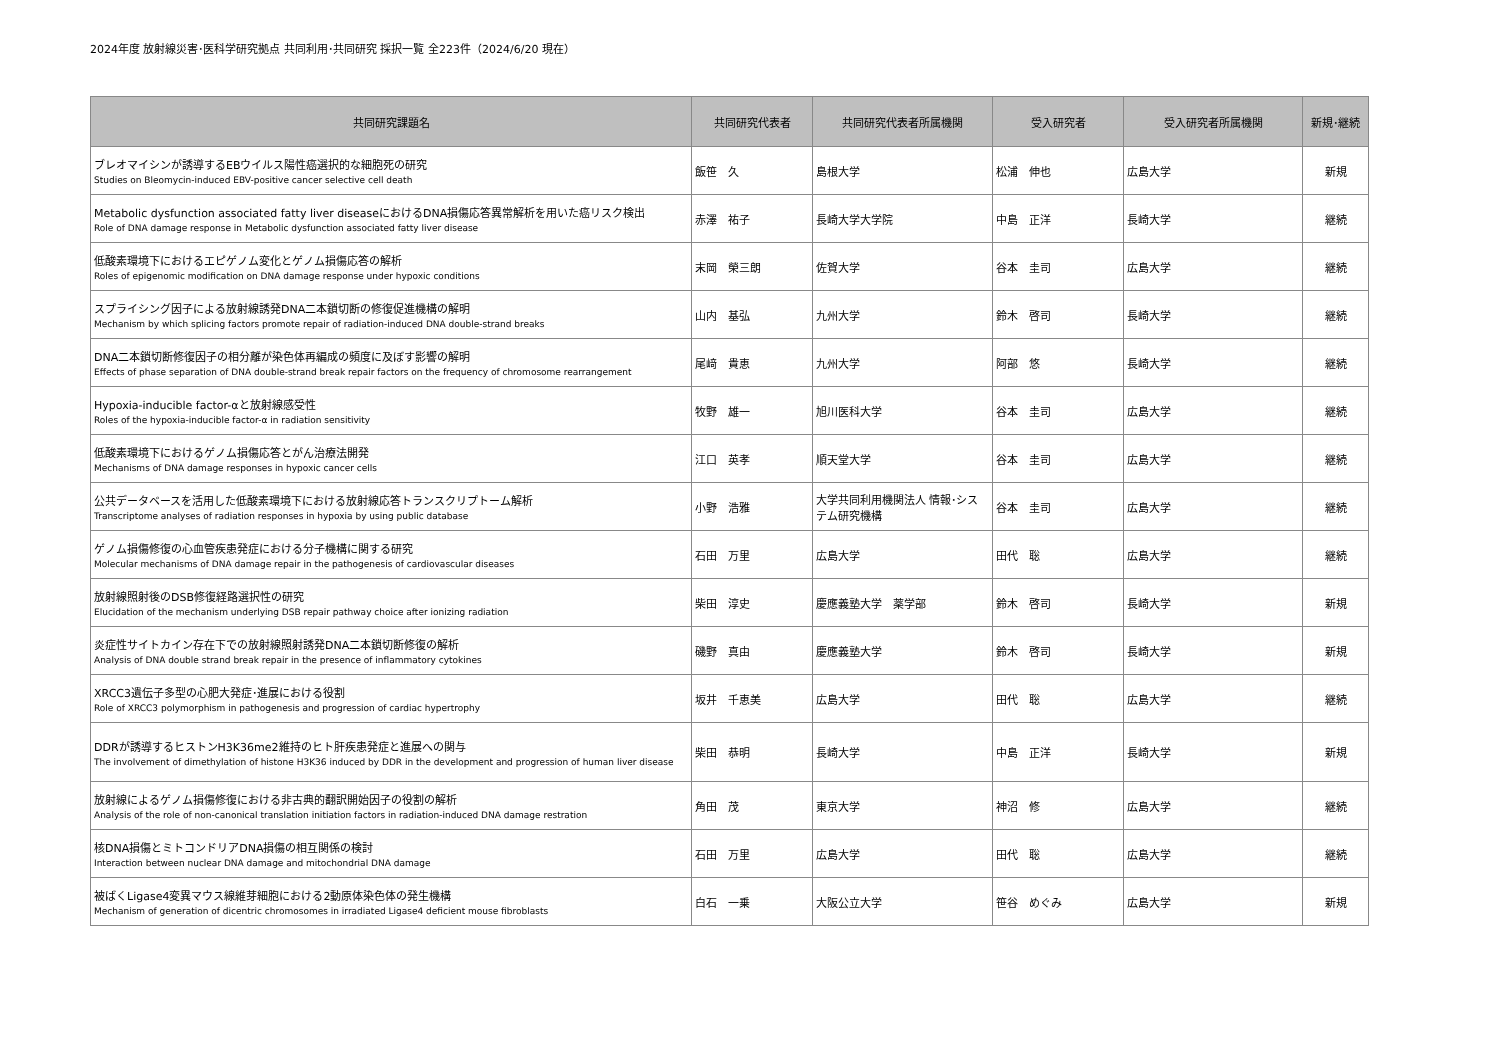2024年度 放射線災害･医科学研究拠点 共同利用･共同研究 採択一覧 全223件（2024/6/20 現在）
| 共同研究課題名 | 共同研究代表者 | 共同研究代表者所属機関 | 受入研究者 | 受入研究者所属機関 | 新規･継続 |
| --- | --- | --- | --- | --- | --- |
| ブレオマイシンが誘導するEBウイルス陽性癌選択的な細胞死の研究 Studies on Bleomycin-induced EBV-positive cancer selective cell death | 飯笹 久 | 島根大学 | 松浦 伸也 | 広島大学 | 新規 |
| Metabolic dysfunction associated fatty liver diseaseにおけるDNA損傷応答異常解析を用いた癌リスク検出 Role of DNA damage response in Metabolic dysfunction associated fatty liver disease | 赤澤 祐子 | 長崎大学大学院 | 中島 正洋 | 長崎大学 | 継続 |
| 低酸素環境下におけるエピゲノム変化とゲノム損傷応答の解析 Roles of epigenomic modification on DNA damage response under hypoxic conditions | 末岡 榮三朗 | 佐賀大学 | 谷本 圭司 | 広島大学 | 継続 |
| スプライシング因子による放射線誘発DNA二本鎖切断の修復促進機構の解明 Mechanism by which splicing factors promote repair of radiation-induced DNA double-strand breaks | 山内 基弘 | 九州大学 | 鈴木 啓司 | 長崎大学 | 継続 |
| DNA二本鎖切断修復因子の相分離が染色体再編成の頻度に及ぼす影響の解明 Effects of phase separation of DNA double-strand break repair factors on the frequency of chromosome rearrangement | 尾﨑 貴恵 | 九州大学 | 阿部 悠 | 長崎大学 | 継続 |
| Hypoxia-inducible factor-αと放射線感受性 Roles of the hypoxia-inducible factor-α in radiation sensitivity | 牧野 雄一 | 旭川医科大学 | 谷本 圭司 | 広島大学 | 継続 |
| 低酸素環境下におけるゲノム損傷応答とがん治療法開発 Mechanisms of DNA damage responses in hypoxic cancer cells | 江口 英孝 | 順天堂大学 | 谷本 圭司 | 広島大学 | 継続 |
| 公共データベースを活用した低酸素環境下における放射線応答トランスクリプトーム解析 Transcriptome analyses of radiation responses in hypoxia by using public database | 小野 浩雅 | 大学共同利用機関法人 情報･システム研究機構 | 谷本 圭司 | 広島大学 | 継続 |
| ゲノム損傷修復の心血管疾患発症における分子機構に関する研究 Molecular mechanisms of DNA damage repair in the pathogenesis of cardiovascular diseases | 石田 万里 | 広島大学 | 田代 聡 | 広島大学 | 継続 |
| 放射線照射後のDSB修復経路選択性の研究 Elucidation of the mechanism underlying DSB repair pathway choice after ionizing radiation | 柴田 淳史 | 慶應義塾大学 薬学部 | 鈴木 啓司 | 長崎大学 | 新規 |
| 炎症性サイトカイン存在下での放射線照射誘発DNA二本鎖切断修復の解析 Analysis of DNA double strand break repair in the presence of inflammatory cytokines | 磯野 真由 | 慶應義塾大学 | 鈴木 啓司 | 長崎大学 | 新規 |
| XRCC3遺伝子多型の心肥大発症･進展における役割 Role of XRCC3 polymorphism in pathogenesis and progression of cardiac hypertrophy | 坂井 千恵美 | 広島大学 | 田代 聡 | 広島大学 | 継続 |
| DDRが誘導するヒストンH3K36me2維持のヒト肝疾患発症と進展への関与 The involvement of dimethylation of histone H3K36 induced by DDR in the development and progression of human liver disease | 柴田 恭明 | 長崎大学 | 中島 正洋 | 長崎大学 | 新規 |
| 放射線によるゲノム損傷修復における非古典的翻訳開始因子の役割の解析 Analysis of the role of non-canonical translation initiation factors in radiation-induced DNA damage restration | 角田 茂 | 東京大学 | 神沼 修 | 広島大学 | 継続 |
| 核DNA損傷とミトコンドリアDNA損傷の相互関係の検討 Interaction between nuclear DNA damage and mitochondrial DNA damage | 石田 万里 | 広島大学 | 田代 聡 | 広島大学 | 継続 |
| 被ばくLigase4変異マウス線維芽細胞における2動原体染色体の発生機構 Mechanism of generation of dicentric chromosomes in irradiated Ligase4 deficient mouse fibroblasts | 白石 一乗 | 大阪公立大学 | 笹谷 めぐみ | 広島大学 | 新規 |